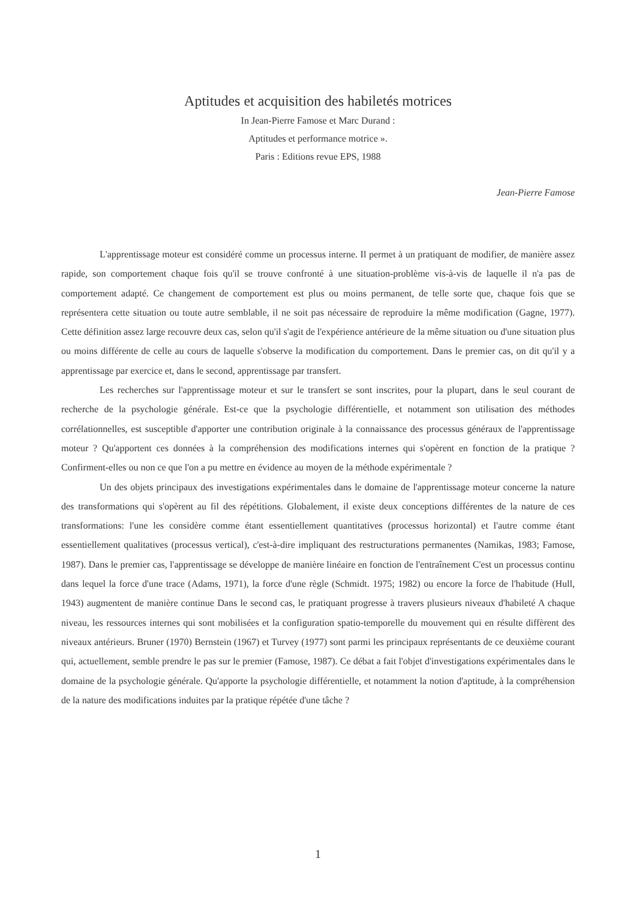Aptitudes et acquisition des habiletés motrices
In Jean-Pierre Famose et Marc Durand :
Aptitudes et performance motrice ».
Paris : Editions revue EPS, 1988
Jean-Pierre Famose
L'apprentissage moteur est considéré comme un processus interne. Il permet à un pratiquant de modifier, de manière assez rapide, son comportement chaque fois qu'il se trouve confronté à une situation-problème vis-à-vis de laquelle il n'a pas de comportement adapté. Ce changement de comportement est plus ou moins permanent, de telle sorte que, chaque fois que se représentera cette situation ou toute autre semblable, il ne soit pas nécessaire de reproduire la même modification (Gagne, 1977). Cette définition assez large recouvre deux cas, selon qu'il s'agit de l'expérience antérieure de la même situation ou d'une situation plus ou moins différente de celle au cours de laquelle s'observe la modification du comportement. Dans le premier cas, on dit qu'il y a apprentissage par exercice et, dans le second, apprentissage par transfert.
Les recherches sur l'apprentissage moteur et sur le transfert se sont inscrites, pour la plupart, dans le seul courant de recherche de la psychologie générale. Est-ce que la psychologie différentielle, et notamment son utilisation des méthodes corrélationnelles, est susceptible d'apporter une contribution originale à la connaissance des processus généraux de l'apprentissage moteur ? Qu'apportent ces données à la compréhension des modifications internes qui s'opèrent en fonction de la pratique ? Confirment-elles ou non ce que l'on a pu mettre en évidence au moyen de la méthode expérimentale ?
Un des objets principaux des investigations expérimentales dans le domaine de l'apprentissage moteur concerne la nature des transformations qui s'opèrent au fil des répétitions. Globalement, il existe deux conceptions différentes de la nature de ces transformations: l'une les considère comme étant essentiellement quantitatives (processus horizontal) et l'autre comme étant essentiellement qualitatives (processus vertical), c'est-à-dire impliquant des restructurations permanentes (Namikas, 1983; Famose, 1987). Dans le premier cas, l'apprentissage se développe de manière linéaire en fonction de l'entraînement C'est un processus continu dans lequel la force d'une trace (Adams, 1971), la force d'une règle (Schmidt. 1975; 1982) ou encore la force de l'habitude (Hull, 1943) augmentent de manière continue Dans le second cas, le pratiquant progresse à travers plusieurs niveaux d'habileté A chaque niveau, les ressources internes qui sont mobilisées et la configuration spatio-temporelle du mouvement qui en résulte diffèrent des niveaux antérieurs. Bruner (1970) Bernstein (1967) et Turvey (1977) sont parmi les principaux représentants de ce deuxième courant qui, actuellement, semble prendre le pas sur le premier (Famose, 1987). Ce débat a fait l'objet d'investigations expérimentales dans le domaine de la psychologie générale. Qu'apporte la psychologie différentielle, et notamment la notion d'aptitude, à la compréhension de la nature des modifications induites par la pratique répétée d'une tâche ?
1